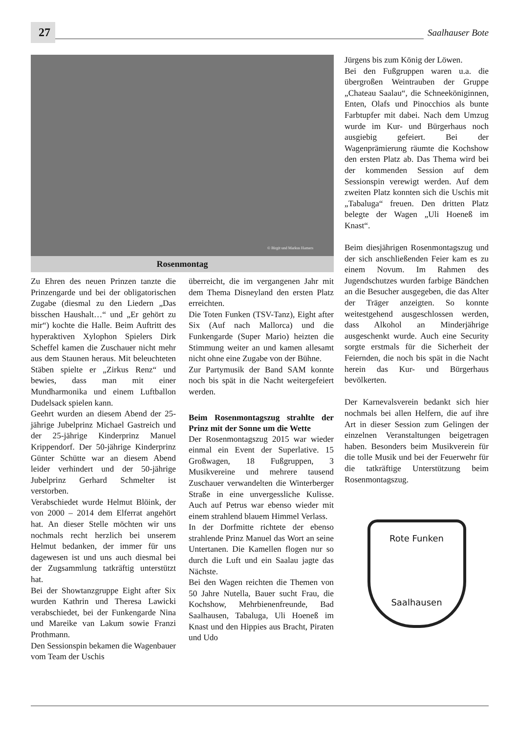27
Saalhauser Bote
© Birgit und Markus Hamers
Rosenmontag
Zu Ehren des neuen Prinzen tanzte die Prinzengarde und bei der obligatorischen Zugabe (diesmal zu den Liedern „Das bisschen Haushalt…“ und „Er gehört zu mir“) kochte die Halle. Beim Auftritt des hyperaktiven Xylophon Spielers Dirk Scheffel kamen die Zuschauer nicht mehr aus dem Staunen heraus. Mit beleuchteten Stäben spielte er „Zirkus Renz“ und bewies, dass man mit einer Mundharmonika und einem Luftballon Dudelsack spielen kann.
Geehrt wurden an diesem Abend der 25-jährige Jubelprinz Michael Gastreich und der 25-jährige Kinderprinz Manuel Krippendorf. Der 50-jährige Kinderprinz Günter Schütte war an diesem Abend leider verhindert und der 50-jährige Jubelprinz Gerhard Schmelter ist verstorben.
Verabschiedet wurde Helmut Blöink, der von 2000 – 2014 dem Elferrat angehört hat. An dieser Stelle möchten wir uns nochmals recht herzlich bei unserem Helmut bedanken, der immer für uns dagewesen ist und uns auch diesmal bei der Zugsammlung tatkräftig unterstützt hat.
Bei der Showtanzgruppe Eight after Six wurden Kathrin und Theresa Lawicki verabschiedet, bei der Funkengarde Nina und Mareike van Lakum sowie Franzi Prothmann.
Den Sessionspin bekamen die Wagenbauer vom Team der Uschis
überreicht, die im vergangenen Jahr mit dem Thema Disneyland den ersten Platz erreichten.
Die Toten Funken (TSV-Tanz), Eight after Six (Auf nach Mallorca) und die Funkengarde (Super Mario) heizten die Stimmung weiter an und kamen allesamt nicht ohne eine Zugabe von der Bühne.
Zur Partymusik der Band SAM konnte noch bis spät in die Nacht weitergefeiert werden.
Beim Rosenmontagszug strahlte der Prinz mit der Sonne um die Wette
Der Rosenmontagszug 2015 war wieder einmal ein Event der Superlative. 15 Großwagen, 18 Fußgruppen, 3 Musikvereine und mehrere tausend Zuschauer verwandelten die Winterberger Straße in eine unvergessliche Kulisse. Auch auf Petrus war ebenso wieder mit einem strahlend blauem Himmel Verlass.
In der Dorfmitte richtete der ebenso strahlende Prinz Manuel das Wort an seine Untertanen. Die Kamellen flogen nur so durch die Luft und ein Saalau jagte das Nächste.
Bei den Wagen reichten die Themen von 50 Jahre Nutella, Bauer sucht Frau, die Kochshow, Mehrbienenfreunde, Bad Saalhausen, Tabaluga, Uli Hoeneß im Knast und den Hippies aus Bracht, Piraten und Udo
Jürgens bis zum König der Löwen.
Bei den Fußgruppen waren u.a. die übergroßen Weintrauben der Gruppe „Chateau Saalau“, die Schneeköniginnen, Enten, Olafs und Pinocchios als bunte Farbtupfer mit dabei. Nach dem Umzug wurde im Kur- und Bürgerhaus noch ausgiebig gefeiert. Bei der Wagenprämierung räumte die Kochshow den ersten Platz ab. Das Thema wird bei der kommenden Session auf dem Sessionspin verewigt werden. Auf dem zweiten Platz konnten sich die Uschis mit „Tabaluga“ freuen. Den dritten Platz belegte der Wagen „Uli Hoeneß im Knast“.
Beim diesjährigen Rosenmontagszug und der sich anschließenden Feier kam es zu einem Novum. Im Rahmen des Jugendschutzes wurden farbige Bändchen an die Besucher ausgegeben, die das Alter der Träger anzeigten. So konnte weitestgehend ausgeschlossen werden, dass Alkohol an Minderjährige ausgeschenkt wurde. Auch eine Security sorgte erstmals für die Sicherheit der Feiernden, die noch bis spät in die Nacht herein das Kur- und Bürgerhaus bevölkerten.
Der Karnevalsverein bedankt sich hier nochmals bei allen Helfern, die auf ihre Art in dieser Session zum Gelingen der einzelnen Veranstaltungen beigetragen haben. Besonders beim Musikverein für die tolle Musik und bei der Feuerwehr für die tatkräftige Unterstützung beim Rosenmontagszug.
Rote Funken
Saalhausen